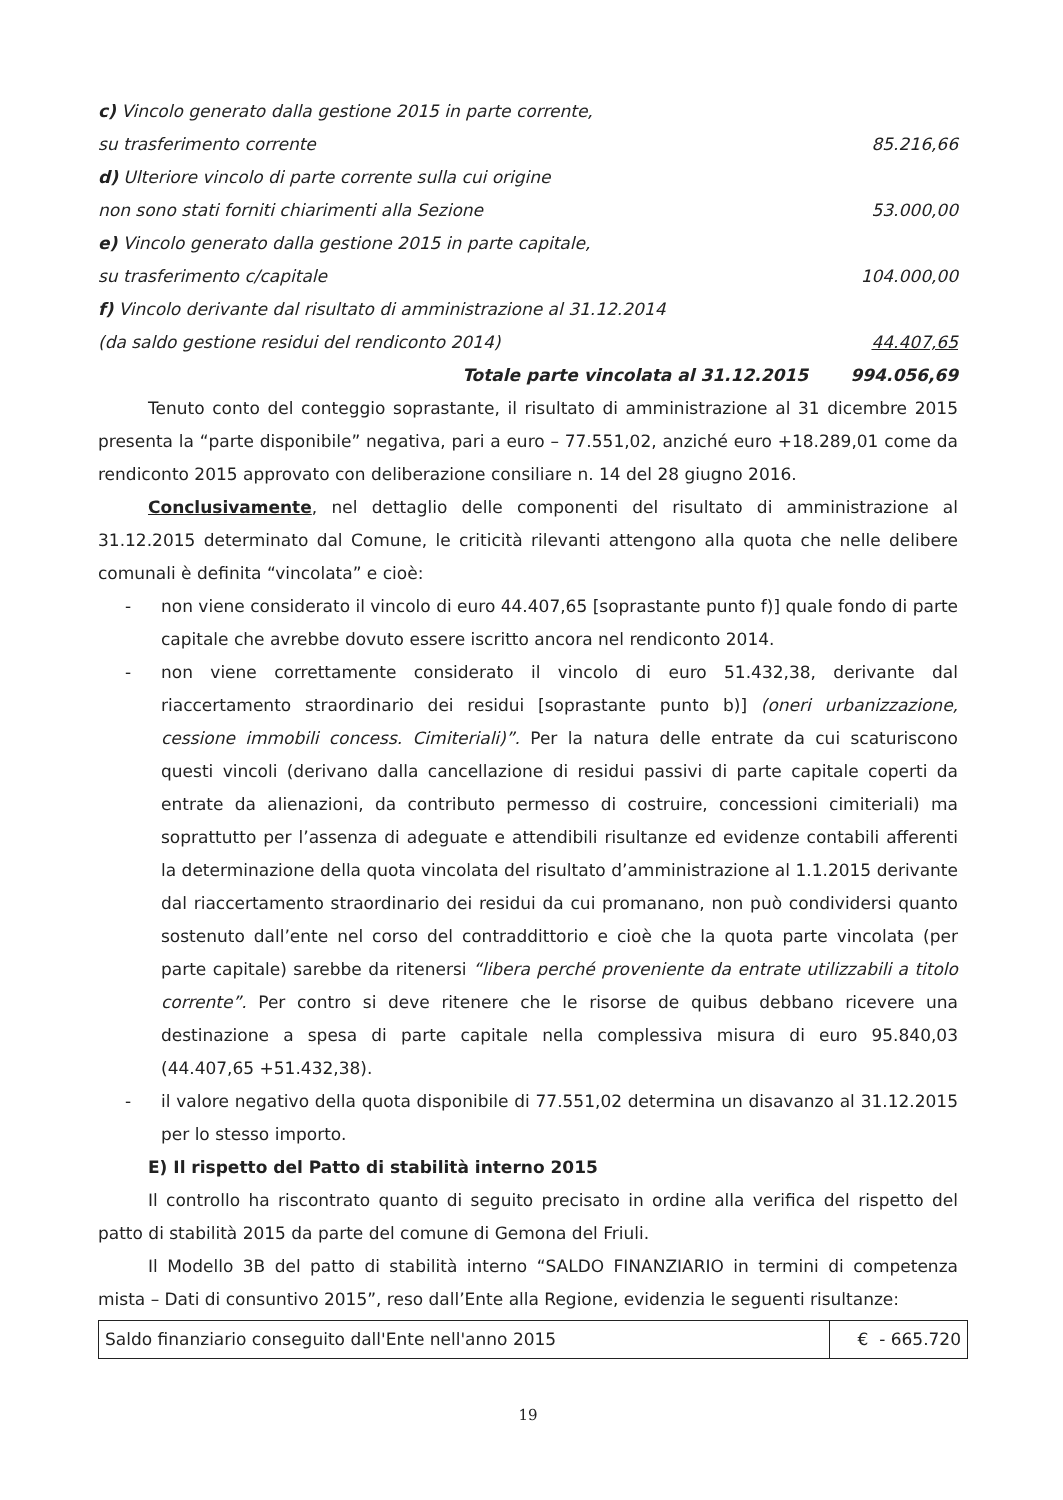c) Vincolo generato dalla gestione 2015 in parte corrente,
su trasferimento corrente 85.216,66
d) Ulteriore vincolo di parte corrente sulla cui origine
non sono stati forniti chiarimenti alla Sezione 53.000,00
e) Vincolo generato dalla gestione 2015 in parte capitale,
su trasferimento c/capitale 104.000,00
f) Vincolo derivante dal risultato di amministrazione al 31.12.2014
(da saldo gestione residui del rendiconto 2014) 44.407,65
Totale parte vincolata al 31.12.2015 994.056,69
Tenuto conto del conteggio soprastante, il risultato di amministrazione al 31 dicembre 2015 presenta la “parte disponibile” negativa, pari a euro – 77.551,02, anziché euro +18.289,01 come da rendiconto 2015 approvato con deliberazione consiliare n. 14 del 28 giugno 2016.
Conclusivamente, nel dettaglio delle componenti del risultato di amministrazione al 31.12.2015 determinato dal Comune, le criticità rilevanti attengono alla quota che nelle delibere comunali è definita “vincolata” e cioè:
- non viene considerato il vincolo di euro 44.407,65 [soprastante punto f)] quale fondo di parte capitale che avrebbe dovuto essere iscritto ancora nel rendiconto 2014.
- non viene correttamente considerato il vincolo di euro 51.432,38, derivante dal riaccertamento straordinario dei residui [soprastante punto b)] (oneri urbanizzazione, cessione immobili concess. Cimiteriali)”. Per la natura delle entrate da cui scaturiscono questi vincoli (derivano dalla cancellazione di residui passivi di parte capitale coperti da entrate da alienazioni, da contributo permesso di costruire, concessioni cimiteriali) ma soprattutto per l’assenza di adeguate e attendibili risultanze ed evidenze contabili afferenti la determinazione della quota vincolata del risultato d’amministrazione al 1.1.2015 derivante dal riaccertamento straordinario dei residui da cui promanano, non può condividersi quanto sostenuto dall’ente nel corso del contraddittorio e cioè che la quota parte vincolata (per parte capitale) sarebbe da ritenersi “libera perché proveniente da entrate utilizzabili a titolo corrente”. Per contro si deve ritenere che le risorse de quibus debbano ricevere una destinazione a spesa di parte capitale nella complessiva misura di euro 95.840,03 (44.407,65 +51.432,38).
- il valore negativo della quota disponibile di 77.551,02 determina un disavanzo al 31.12.2015 per lo stesso importo.
E) Il rispetto del Patto di stabilità interno 2015
Il controllo ha riscontrato quanto di seguito precisato in ordine alla verifica del rispetto del patto di stabilità 2015 da parte del comune di Gemona del Friuli.
Il Modello 3B del patto di stabilità interno “SALDO FINANZIARIO in termini di competenza mista – Dati di consuntivo 2015”, reso dall’Ente alla Regione, evidenzia le seguenti risultanze:
| Saldo finanziario conseguito dall'Ente nell'anno 2015 | € - 665.720 |
19